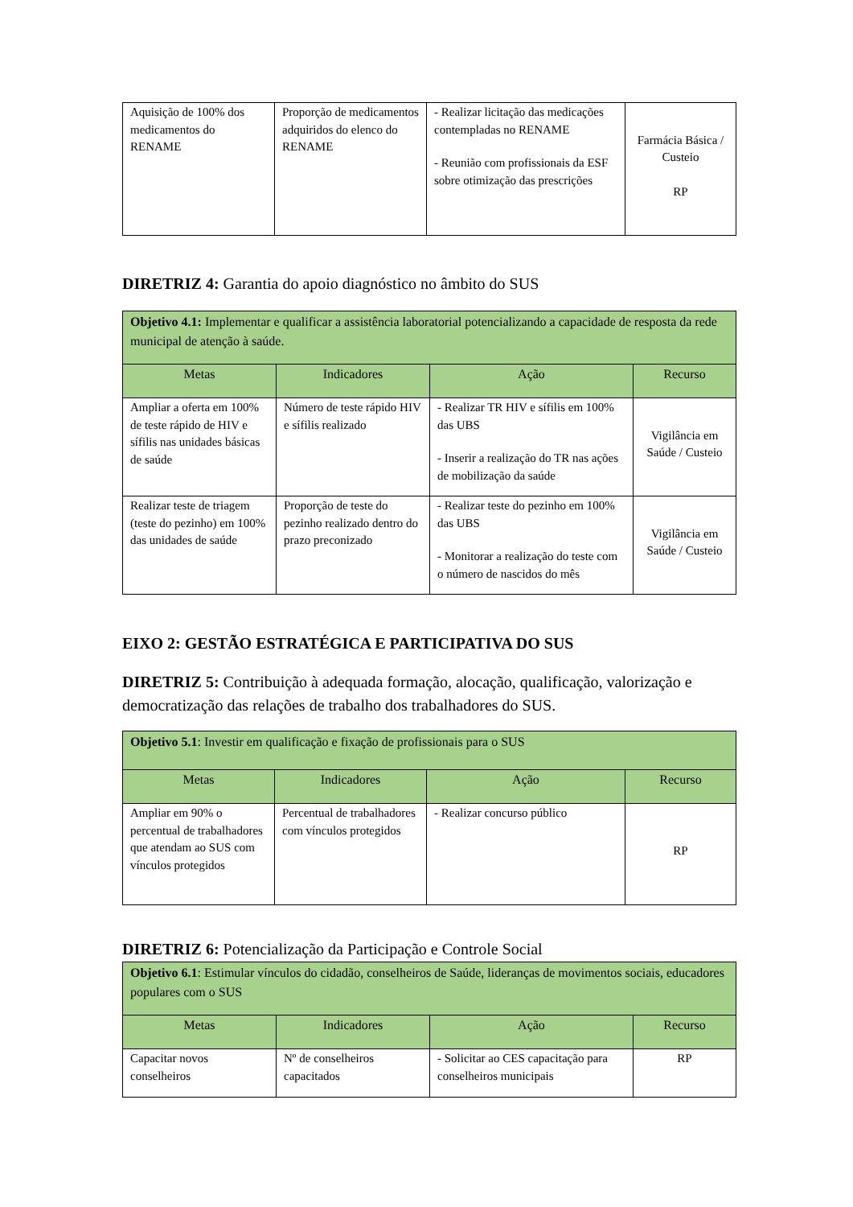| Aquisição de 100% dos medicamentos do RENAME | Proporção de medicamentos adquiridos do elenco do RENAME | - Realizar licitação das medicações contempladas no RENAME - Reunião com profissionais da ESF sobre otimização das prescrições | Farmácia Básica / Custeio RP |
DIRETRIZ 4: Garantia do apoio diagnóstico no âmbito do SUS
| Objetivo 4.1: Implementar e qualificar a assistência laboratorial potencializando a capacidade de resposta da rede municipal de atenção à saúde. | | | |
| Metas | Indicadores | Ação | Recurso |
| Ampliar a oferta em 100% de teste rápido de HIV e sífilis nas unidades básicas de saúde | Número de teste rápido HIV e sífilis realizado | - Realizar TR HIV e sífilis em 100% das UBS - Inserir a realização do TR nas ações de mobilização da saúde | Vigilância em Saúde / Custeio |
| Realizar teste de triagem (teste do pezinho) em 100% das unidades de saúde | Proporção de teste do pezinho realizado dentro do prazo preconizado | - Realizar teste do pezinho em 100% das UBS - Monitorar a realização do teste com o número de nascidos do mês | Vigilância em Saúde / Custeio |
EIXO 2: GESTÃO ESTRATÉGICA E PARTICIPATIVA DO SUS
DIRETRIZ 5: Contribuição à adequada formação, alocação, qualificação, valorização e democratização das relações de trabalho dos trabalhadores do SUS.
| Objetivo 5.1 : Investir em qualificação e fixação de profissionais para o SUS | | | |
| Metas | Indicadores | Ação | Recurso |
| Ampliar em 90% o percentual de trabalhadores que atendam ao SUS com vínculos protegidos | Percentual de trabalhadores com vínculos protegidos | - Realizar concurso público | RP |
DIRETRIZ 6: Potencialização da Participação e Controle Social
| Objetivo 6.1 : Estimular vínculos do cidadão, conselheiros de Saúde, lideranças de movimentos sociais, educadores populares com o SUS | | | |
| Metas | Indicadores | Ação | Recurso |
| Capacitar novos conselheiros | Nº de conselheiros capacitados | - Solicitar ao CES capacitação para conselheiros municipais | RP |